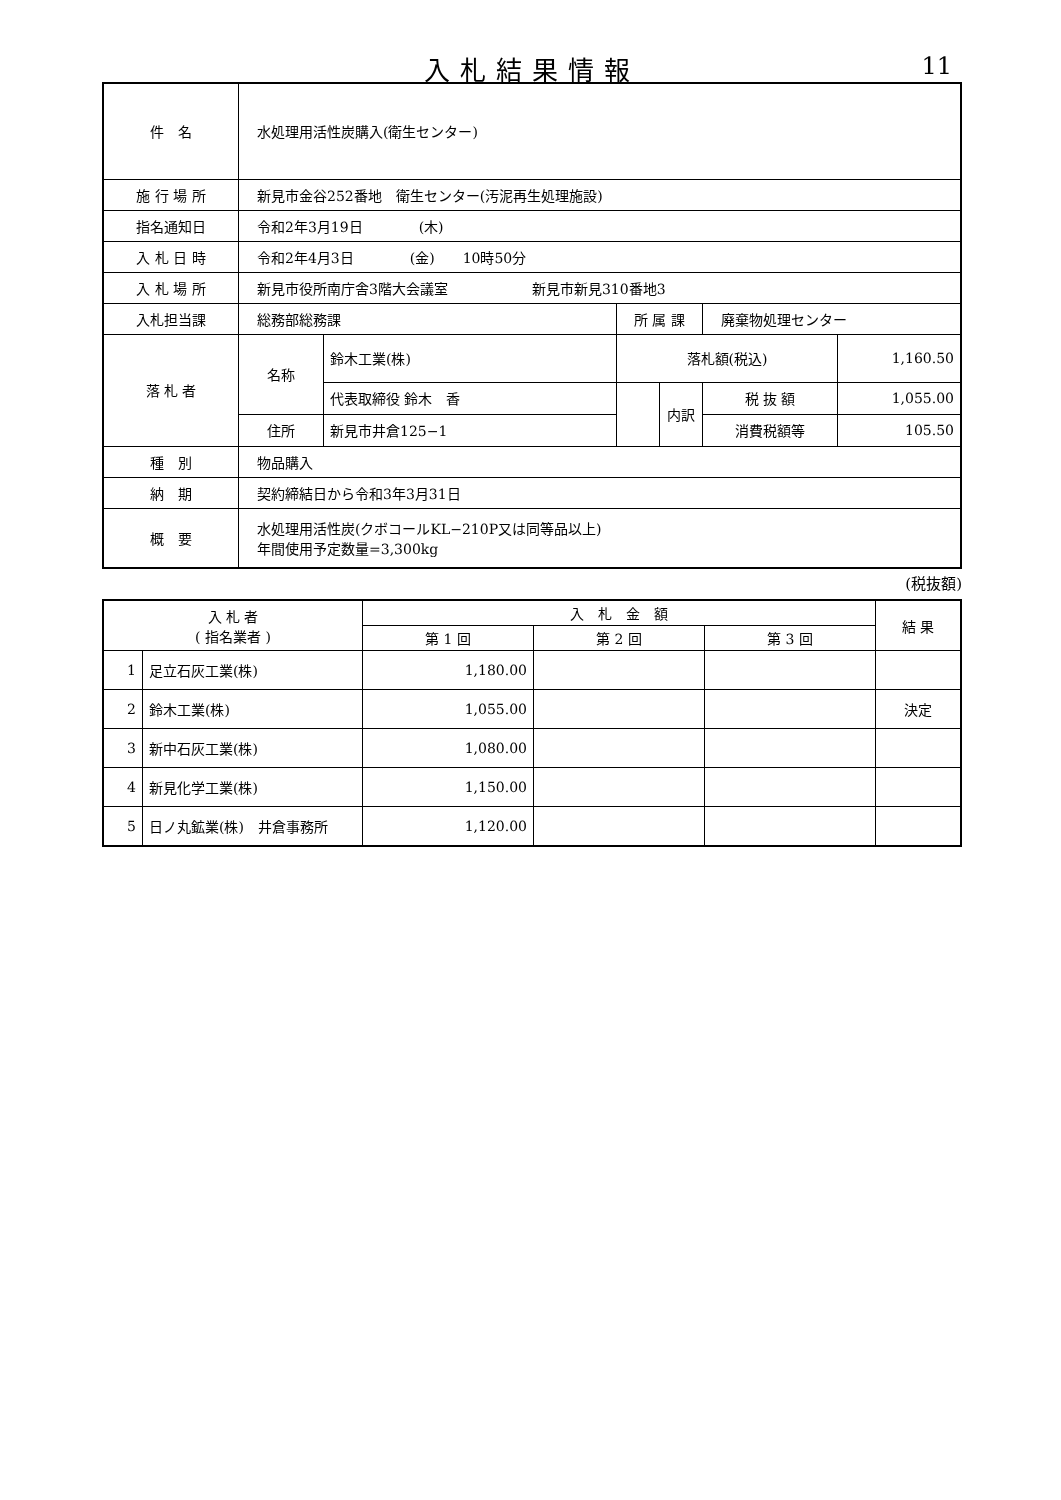入札結果情報
11
| 件 名 | 水処理用活性炭購入(衛生センター) | | | | | |
| 施 行 場 所 | 新見市金谷252番地 衛生センター(汚泥再生処理施設) | | | | | |
| 指名通知日 | 令和2年3月19日 (木) | | | | | |
| 入 札 日 時 | 令和2年4月3日 (金) 10時50分 | | | | | |
| 入 札 場 所 | 新見市役所南庁舎3階大会議室 新見市新見310番地3 | | | | | |
| 入札担当課 | 総務部総務課 | | 所 属 課 | | 廃棄物処理センター | |
| 落 札 者 | 名称 | 鈴木工業(株) | 落札額(税込) | | | 1,160.50 |
| | | 代表取締役 鈴木 香 | | 内訳 | 税 抜 額 | 1,055.00 |
| | 住所 | 新見市井倉125−1 | | | 消費税額等 | 105.50 |
| 種 別 | 物品購入 | | | | | |
| 納 期 | 契約締結日から令和3年3月31日 | | | | | |
| 概 要 | 水処理用活性炭(クボコールKL−210P又は同等品以上) 年間使用予定数量=3,300kg | | | | | |
(税抜額)
| 入 札 者 ( 指名業者 ) | | 入 札 金 額 | | | 結 果 |
| --- | --- | --- | --- | --- | --- |
| | | 第 1 回 | 第 2 回 | 第 3 回 | |
| 1 | 足立石灰工業(株) | 1,180.00 | | | |
| 2 | 鈴木工業(株) | 1,055.00 | | | 決定 |
| 3 | 新中石灰工業(株) | 1,080.00 | | | |
| 4 | 新見化学工業(株) | 1,150.00 | | | |
| 5 | 日ノ丸鉱業(株) 井倉事務所 | 1,120.00 | | | |